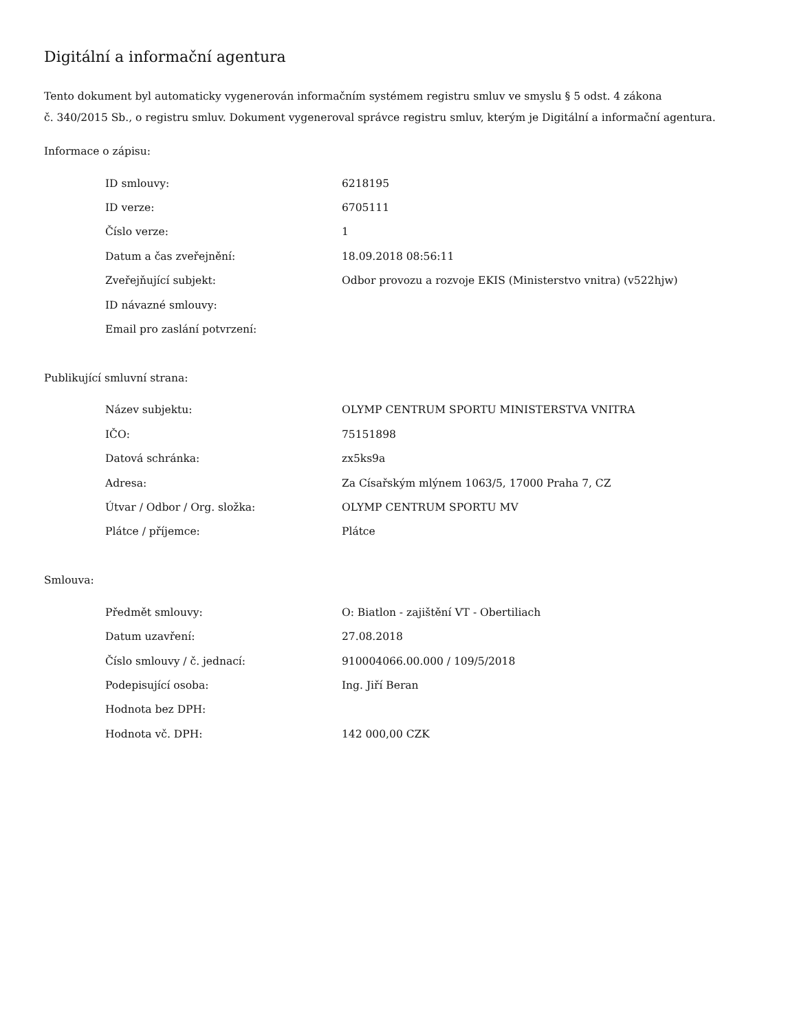Digitální a informační agentura
Tento dokument byl automaticky vygenerován informačním systémem registru smluv ve smyslu § 5 odst. 4 zákona
č. 340/2015 Sb., o registru smluv. Dokument vygeneroval správce registru smluv, kterým je Digitální a informační agentura.
Informace o zápisu:
| ID smlouvy: | 6218195 |
| ID verze: | 6705111 |
| Číslo verze: | 1 |
| Datum a čas zveřejnění: | 18.09.2018 08:56:11 |
| Zveřejňující subjekt: | Odbor provozu a rozvoje EKIS (Ministerstvo vnitra) (v522hjw) |
| ID návazné smlouvy: | |
| Email pro zaslání potvrzení: | |
Publikující smluvní strana:
| Název subjektu: | OLYMP CENTRUM SPORTU MINISTERSTVA VNITRA |
| IČO: | 75151898 |
| Datová schránka: | zx5ks9a |
| Adresa: | Za Císařským mlýnem 1063/5, 17000 Praha 7, CZ |
| Útvar / Odbor / Org. složka: | OLYMP CENTRUM SPORTU MV |
| Plátce / příjemce: | Plátce |
Smlouva:
| Předmět smlouvy: | O: Biatlon - zajištění VT - Obertiliach |
| Datum uzavření: | 27.08.2018 |
| Číslo smlouvy / č. jednací: | 910004066.00.000 / 109/5/2018 |
| Podepisující osoba: | Ing. Jiří Beran |
| Hodnota bez DPH: | |
| Hodnota vč. DPH: | 142 000,00 CZK |